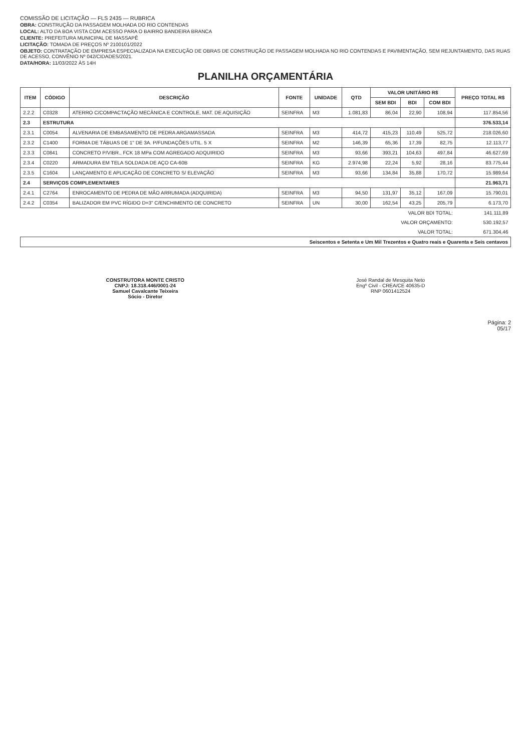COMISSÃO DE LICITAÇÃO — FLS 2435 — RUBRICA
OBRA: CONSTRUÇÃO DA PASSAGEM MOLHADA DO RIO CONTENDAS
LOCAL: ALTO DA BOA VISTA COM ACESSO PARA O BAIRRO BANDEIRA BRANCA
CLIENTE: PREFEITURA MUNICIPAL DE MASSAPÊ
LICITAÇÃO: TOMADA DE PREÇOS Nº 2100101/2022
OBJETO: CONTRATAÇÃO DE EMPRESA ESPECIALIZADA NA EXECUÇÃO DE OBRAS DE CONSTRUÇÃO DE PASSAGEM MOLHADA NO RIO CONTENDAS E PAVIMENTAÇÃO, SEM REJUNTAMENTO, DAS RUAS DE ACESSO, CONVÊNIO Nº 042/CIDADES/2021.
DATA/HORA: 11/03/2022 ÀS 14H
PLANILHA ORÇAMENTÁRIA
| ITEM | CÓDIGO | DESCRIÇÃO | FONTE | UNIDADE | QTD | VALOR UNITÁRIO R$ | | | PREÇO TOTAL R$ |
| --- | --- | --- | --- | --- | --- | --- | --- | --- | --- |
| | | | | | | SEM BDI | BDI | COM BDI | |
| 2.2.2 | C0328 | ATERRO C/COMPACTAÇÃO MECÂNICA E CONTROLE, MAT. DE AQUISIÇÃO | SEINFRA | M3 | 1.081,83 | 86,04 | 22,90 | 108,94 | 117.854,56 |
| 2.3 | ESTRUTURA | | | | | | | | 376.533,14 |
| 2.3.1 | C0054 | ALVENARIA DE EMBASAMENTO DE PEDRA ARGAMASSADA | SEINFRA | M3 | 414,72 | 415,23 | 110,49 | 525,72 | 218.026,60 |
| 2.3.2 | C1400 | FORMA DE TÁBUAS DE 1" DE 3A. P/FUNDAÇÕES UTIL. 5 X | SEINFRA | M2 | 146,39 | 65,36 | 17,39 | 82,75 | 12.113,77 |
| 2.3.3 | C0841 | CONCRETO P/VIBR., FCK 18 MPa COM AGREGADO ADQUIRIDO | SEINFRA | M3 | 93,66 | 393,21 | 104,63 | 497,84 | 46.627,69 |
| 2.3.4 | C0220 | ARMADURA EM TELA SOLDADA DE AÇO CA-60B | SEINFRA | KG | 2.974,98 | 22,24 | 5,92 | 28,16 | 83.775,44 |
| 2.3.5 | C1604 | LANÇAMENTO E APLICAÇÃO DE CONCRETO S/ ELEVAÇÃO | SEINFRA | M3 | 93,66 | 134,84 | 35,88 | 170,72 | 15.989,64 |
| 2.4 | SERVIÇOS COMPLEMENTARES | | | | | | | | 21.963,71 |
| 2.4.1 | C2764 | ENROCAMENTO DE PEDRA DE MÃO ARRUMADA (ADQUIRIDA) | SEINFRA | M3 | 94,50 | 131,97 | 35,12 | 167,09 | 15.790,01 |
| 2.4.2 | C0354 | BALIZADOR EM PVC RÍGIDO D=3" C/ENCHIMENTO DE CONCRETO | SEINFRA | UN | 30,00 | 162,54 | 43,25 | 205,79 | 6.173,70 |
| VALOR BDI TOTAL: | | | | | | | | | 141.111,89 |
| VALOR ORÇAMENTO: | | | | | | | | | 530.192,57 |
| VALOR TOTAL: | | | | | | | | | 671.304,46 |
| Seiscentos e Setenta e Um Mil Trezentos e Quatro reais e Quarenta e Seis centavos | | | | | | | | | |
CONSTRUTORA MONTE CRISTO
CNPJ: 18.318.446/0001-24
Samuel Cavalcante Teixeira
Sócio - Diretor
José Randal de Mesquita Neto
Engº Civil - CREA/CE 40635-D
RNP 0601412524
Página: 2
05/17